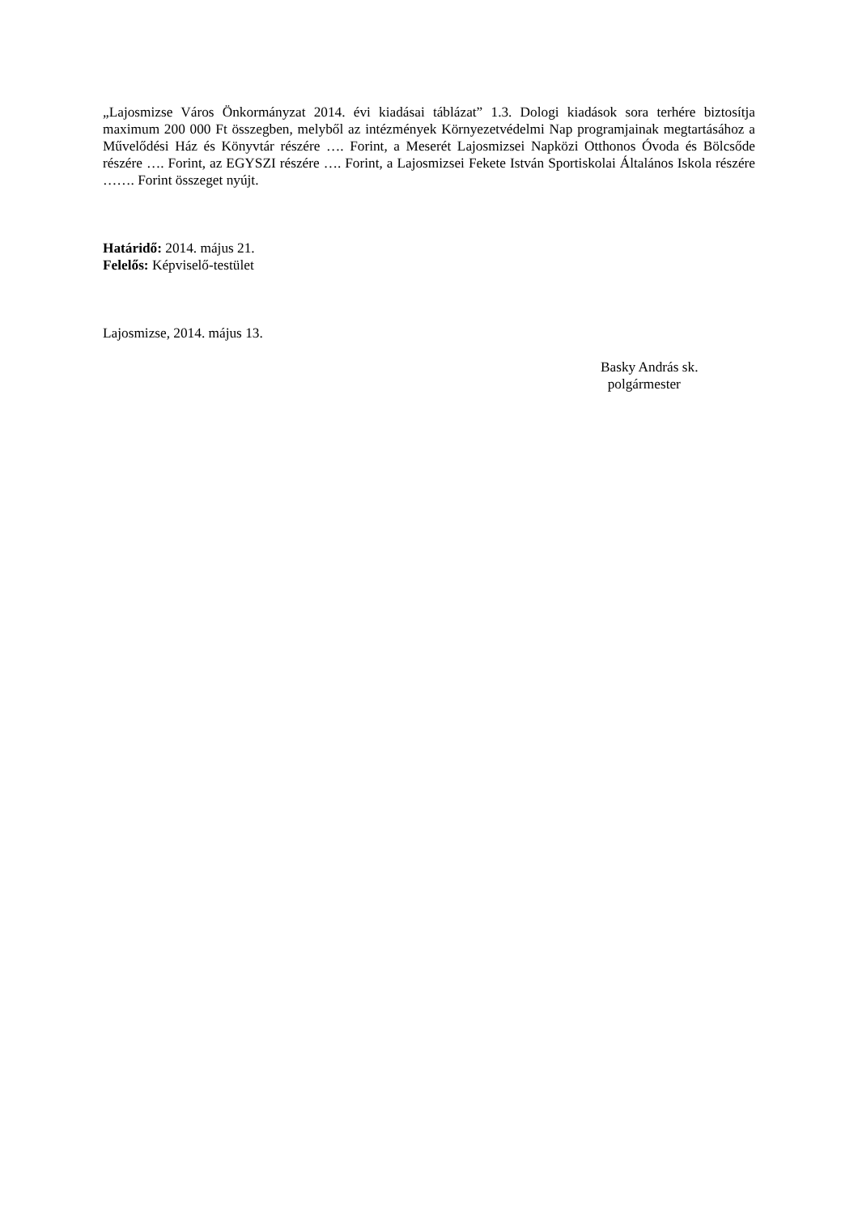„Lajosmizse Város Önkormányzat 2014. évi kiadásai táblázat” 1.3. Dologi kiadások sora terhére biztosítja maximum 200 000 Ft összegben, melyből az intézmények Környezetvédelmi Nap programjainak megtartásához a Művelődési Ház és Könyvtár részére …. Forint, a Meserét Lajosmizsei Napközi Otthonos Óvoda és Bölcsőde részére …. Forint, az EGYSZI részére …. Forint, a Lajosmizsei Fekete István Sportiskolai Általános Iskola részére ……. Forint összeget nyújt.
Határidő: 2014. május 21.
Felelős: Képviselő-testület
Lajosmizse, 2014. május 13.
Basky András sk.
polgármester